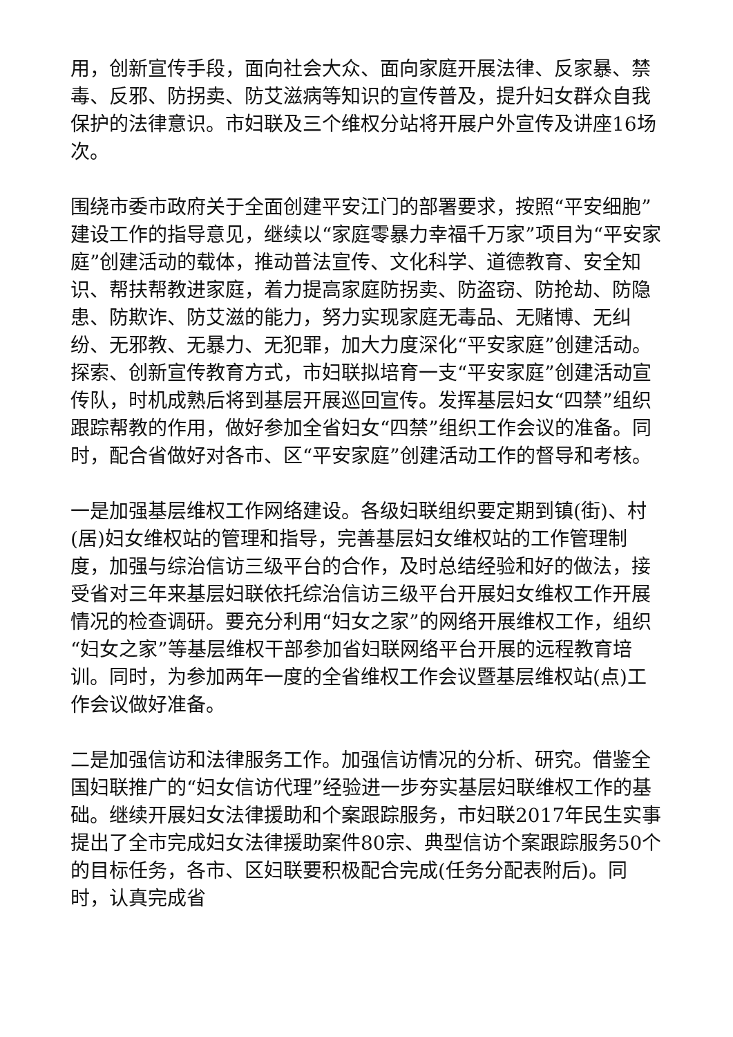用，创新宣传手段，面向社会大众、面向家庭开展法律、反家暴、禁毒、反邪、防拐卖、防艾滋病等知识的宣传普及，提升妇女群众自我保护的法律意识。市妇联及三个维权分站将开展户外宣传及讲座16场次。
围绕市委市政府关于全面创建平安江门的部署要求，按照“平安细胞”建设工作的指导意见，继续以“家庭零暴力幸福千万家”项目为“平安家庭”创建活动的载体，推动普法宣传、文化科学、道德教育、安全知识、帮扶帮教进家庭，着力提高家庭防拐卖、防盗窃、防抢劫、防隐患、防欺诈、防艾滋的能力，努力实现家庭无毒品、无赌博、无纠纷、无邪教、无暴力、无犯罪，加大力度深化“平安家庭”创建活动。探索、创新宣传教育方式，市妇联拟培育一支“平安家庭”创建活动宣传队，时机成熟后将到基层开展巡回宣传。发挥基层妇女“四禁”组织跟踪帮教的作用，做好参加全省妇女“四禁”组织工作会议的准备。同时，配合省做好对各市、区“平安家庭”创建活动工作的督导和考核。
一是加强基层维权工作网络建设。各级妇联组织要定期到镇(街)、村(居)妇女维权站的管理和指导，完善基层妇女维权站的工作管理制度，加强与综治信访三级平台的合作，及时总结经验和好的做法，接受省对三年来基层妇联依托综治信访三级平台开展妇女维权工作开展情况的检查调研。要充分利用“妇女之家”的网络开展维权工作，组织“妇女之家”等基层维权干部参加省妇联网络平台开展的远程教育培训。同时，为参加两年一度的全省维权工作会议暨基层维权站(点)工作会议做好准备。
二是加强信访和法律服务工作。加强信访情况的分析、研究。借鉴全国妇联推广的“妇女信访代理”经验进一步夯实基层妇联维权工作的基础。继续开展妇女法律援助和个案跟踪服务，市妇联2017年民生实事提出了全市完成妇女法律援助案件80宗、典型信访个案跟踪服务50个的目标任务，各市、区妇联要积极配合完成(任务分配表附后)。同时，认真完成省